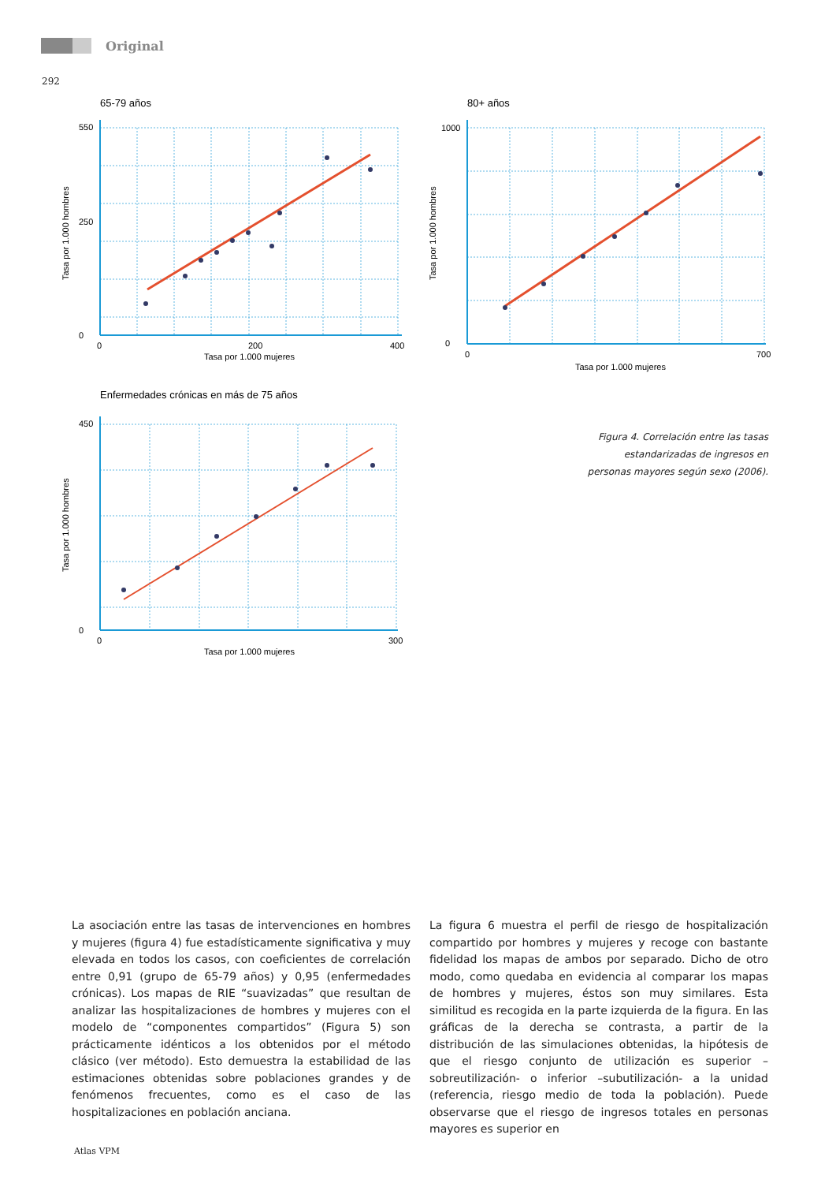Original
292
65-79 años
0
250
550
0
200
400
Tasa por 1.000 mujeres
Tasa por 1.000 hombres
80+ años
0
1000
0
700
Tasa por 1.000 mujeres
Tasa por 1.000 hombres
Enfermedades crónicas en más de 75 años
0
450
0
300
Tasa por 1.000 mujeres
Tasa por 1.000 hombres
Figura 4. Correlación entre las tasas estandarizadas de ingresos en personas mayores según sexo (2006).
La asociación entre las tasas de intervenciones en hombres y mujeres (figura 4) fue estadísticamente significativa y muy elevada en todos los casos, con coeficientes de correlación entre 0,91 (grupo de 65-79 años) y 0,95 (enfermedades crónicas). Los mapas de RIE “suavizadas” que resultan de analizar las hospitalizaciones de hombres y mujeres con el modelo de “componentes compartidos” (Figura 5) son prácticamente idénticos a los obtenidos por el método clásico (ver método). Esto demuestra la estabilidad de las estimaciones obtenidas sobre poblaciones grandes y de fenómenos frecuentes, como es el caso de las hospitalizaciones en población anciana.
La figura 6 muestra el perfil de riesgo de hospitalización compartido por hombres y mujeres y recoge con bastante fidelidad los mapas de ambos por separado. Dicho de otro modo, como quedaba en evidencia al comparar los mapas de hombres y mujeres, éstos son muy similares. Esta similitud es recogida en la parte izquierda de la figura. En las gráficas de la derecha se contrasta, a partir de la distribución de las simulaciones obtenidas, la hipótesis de que el riesgo conjunto de utilización es superior –sobreutilización- o inferior –subutilización- a la unidad (referencia, riesgo medio de toda la población). Puede observarse que el riesgo de ingresos totales en personas mayores es superior en
Atlas VPM